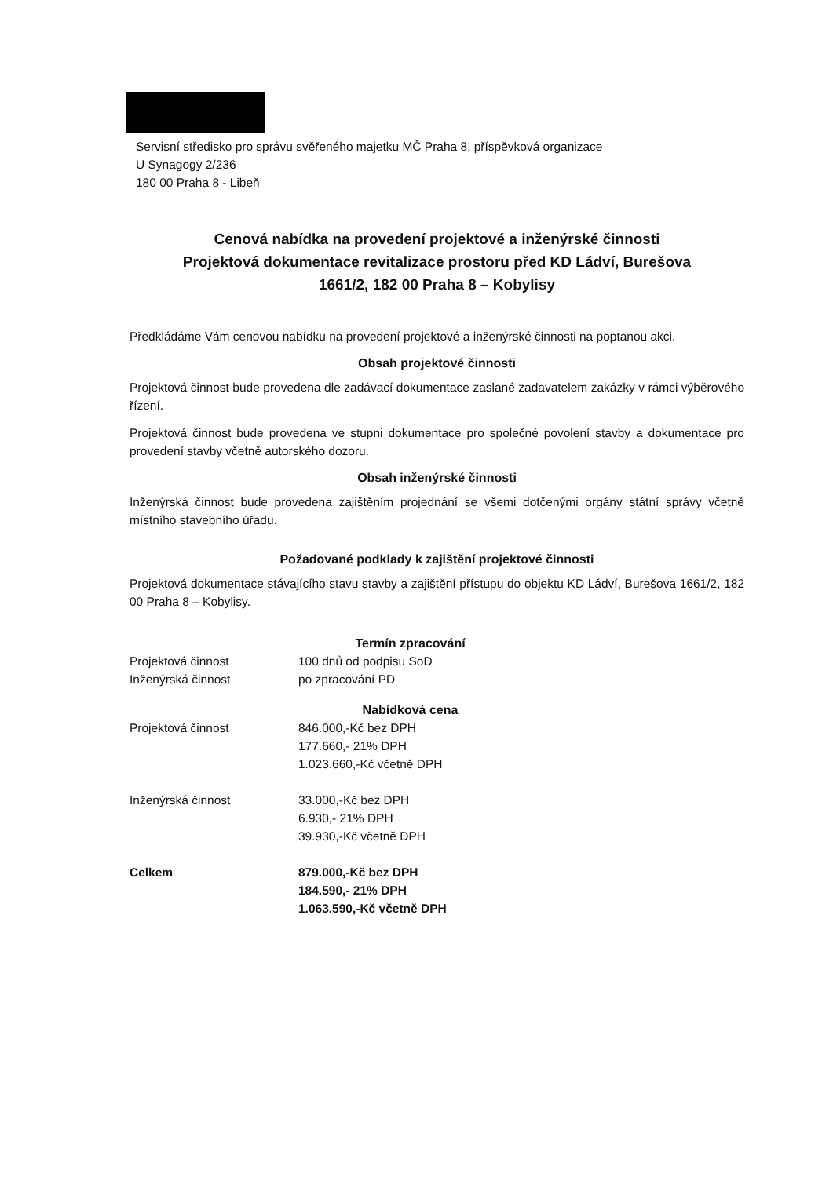Servisní středisko pro správu svěřeného majetku MČ Praha 8, příspěvková organizace
U Synagogy 2/236
180 00 Praha 8 - Libeň
Cenová nabídka na provedení projektové a inženýrské činnosti
Projektová dokumentace revitalizace prostoru před KD Ládví, Burešova
1661/2, 182 00 Praha 8 – Kobylisy
Předkládáme Vám cenovou nabídku na provedení projektové a inženýrské činnosti na poptanou akci.
Obsah projektové činnosti
Projektová činnost bude provedena dle zadávací dokumentace zaslané zadavatelem zakázky v rámci výběrového řízení.
Projektová činnost bude provedena ve stupni dokumentace pro společné povolení stavby a dokumentace pro provedení stavby včetně autorského dozoru.
Obsah inženýrské činnosti
Inženýrská činnost bude provedena zajištěním projednání se všemi dotčenými orgány státní správy včetně místního stavebního úřadu.
Požadované podklady k zajištění projektové činnosti
Projektová dokumentace stávajícího stavu stavby a zajištění přístupu do objektu KD Ládví, Burešova 1661/2, 182 00 Praha 8 – Kobylisy.
| | Termín zpracování |
| Projektová činnost | 100 dnů od podpisu SoD |
| Inženýrská činnost | po zpracování PD |
| | Nabídková cena |
| Projektová činnost | 846.000,-Kč bez DPH 177.660,- 21% DPH 1.023.660,-Kč včetně DPH |
| Inženýrská činnost | 33.000,-Kč bez DPH 6.930,- 21% DPH 39.930,-Kč včetně DPH |
| Celkem | 879.000,-Kč bez DPH 184.590,- 21% DPH 1.063.590,-Kč včetně DPH |